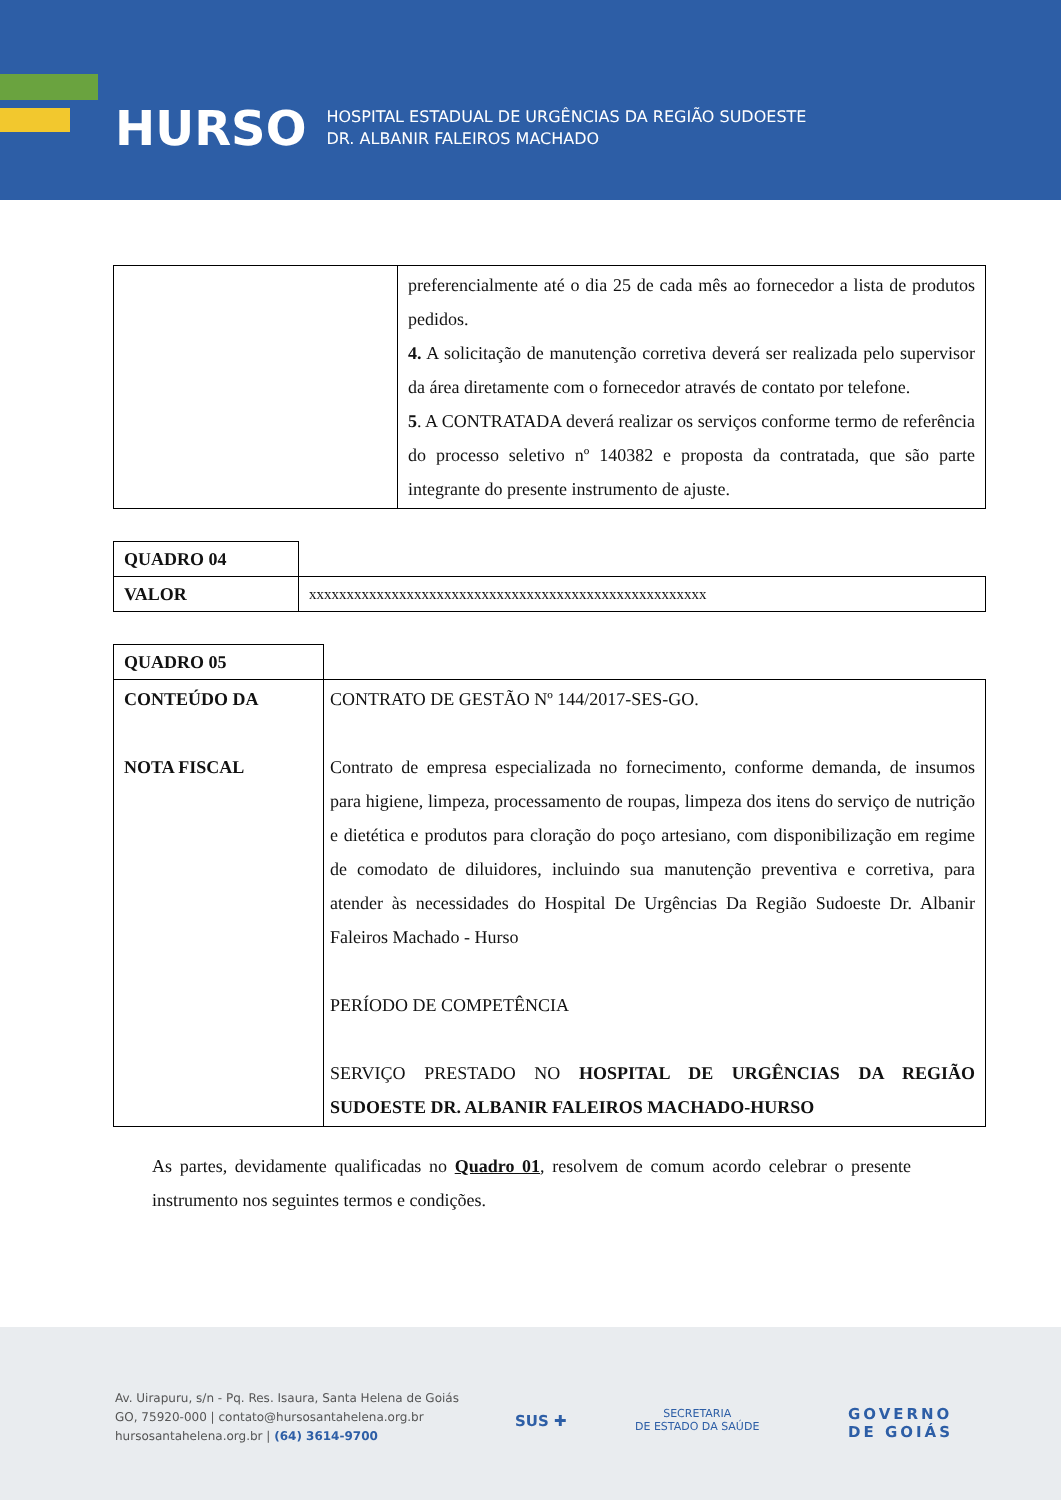HURSO
HOSPITAL ESTADUAL DE URGÊNCIAS DA REGIÃO SUDOESTE
DR. ALBANIR FALEIROS MACHADO
| | preferencialmente até o dia 25 de cada mês ao fornecedor a lista de produtos pedidos. 4. A solicitação de manutenção corretiva deverá ser realizada pelo supervisor da área diretamente com o fornecedor através de contato por telefone. 5 . A CONTRATADA deverá realizar os serviços conforme termo de referência do processo seletivo nº 140382 e proposta da contratada, que são parte integrante do presente instrumento de ajuste. |
| QUADRO 04 | |
| VALOR | xxxxxxxxxxxxxxxxxxxxxxxxxxxxxxxxxxxxxxxxxxxxxxxxxxxxx |
| QUADRO 05 | |
| CONTEÚDO DA NOTA FISCAL | CONTRATO DE GESTÃO Nº 144/2017-SES-GO. Contrato de empresa especializada no fornecimento, conforme demanda, de insumos para higiene, limpeza, processamento de roupas, limpeza dos itens do serviço de nutrição e dietética e produtos para cloração do poço artesiano, com disponibilização em regime de comodato de diluidores, incluindo sua manutenção preventiva e corretiva, para atender às necessidades do Hospital De Urgências Da Região Sudoeste Dr. Albanir Faleiros Machado - Hurso PERÍODO DE COMPETÊNCIA SERVIÇO PRESTADO NO HOSPITAL DE URGÊNCIAS DA REGIÃO SUDOESTE DR. ALBANIR FALEIROS MACHADO-HURSO |
As partes, devidamente qualificadas no Quadro 01, resolvem de comum acordo celebrar o presente instrumento nos seguintes termos e condições.
Av. Uirapuru, s/n - Pq. Res. Isaura, Santa Helena de Goiás
GO, 75920-000 | contato@hursosantahelena.org.br
hursosantahelena.org.br | (64) 3614-9700
SUS ✚
SECRETARIA
DE ESTADO DA SAÚDE
GOVERNO
DE GOIÁS